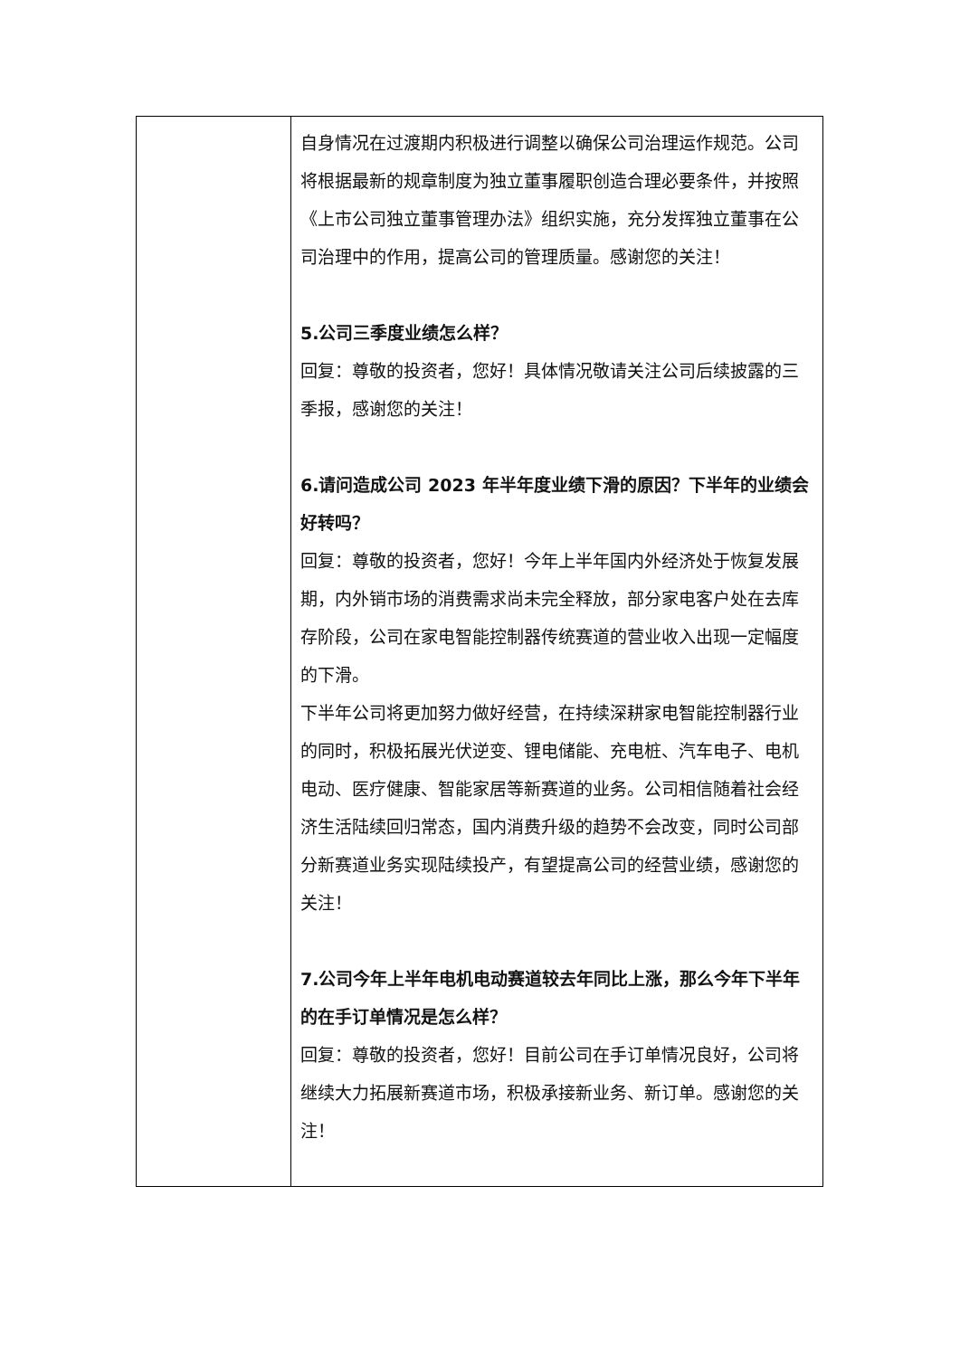| | 自身情况在过渡期内积极进行调整以确保公司治理运作规范。公司将根据最新的规章制度为独立董事履职创造合理必要条件，并按照《上市公司独立董事管理办法》组织实施，充分发挥独立董事在公司治理中的作用，提高公司的管理质量。感谢您的关注！ 5.公司三季度业绩怎么样？ 回复：尊敬的投资者，您好！具体情况敬请关注公司后续披露的三季报，感谢您的关注！ 6.请问造成公司 2023 年半年度业绩下滑的原因？下半年的业绩会好转吗？ 回复：尊敬的投资者，您好！今年上半年国内外经济处于恢复发展期，内外销市场的消费需求尚未完全释放，部分家电客户处在去库存阶段，公司在家电智能控制器传统赛道的营业收入出现一定幅度的下滑。 下半年公司将更加努力做好经营，在持续深耕家电智能控制器行业的同时，积极拓展光伏逆变、锂电储能、充电桩、汽车电子、电机电动、医疗健康、智能家居等新赛道的业务。公司相信随着社会经济生活陆续回归常态，国内消费升级的趋势不会改变，同时公司部分新赛道业务实现陆续投产，有望提高公司的经营业绩，感谢您的关注！ 7.公司今年上半年电机电动赛道较去年同比上涨，那么今年下半年的在手订单情况是怎么样？ 回复：尊敬的投资者，您好！目前公司在手订单情况良好，公司将继续大力拓展新赛道市场，积极承接新业务、新订单。感谢您的关注！ |